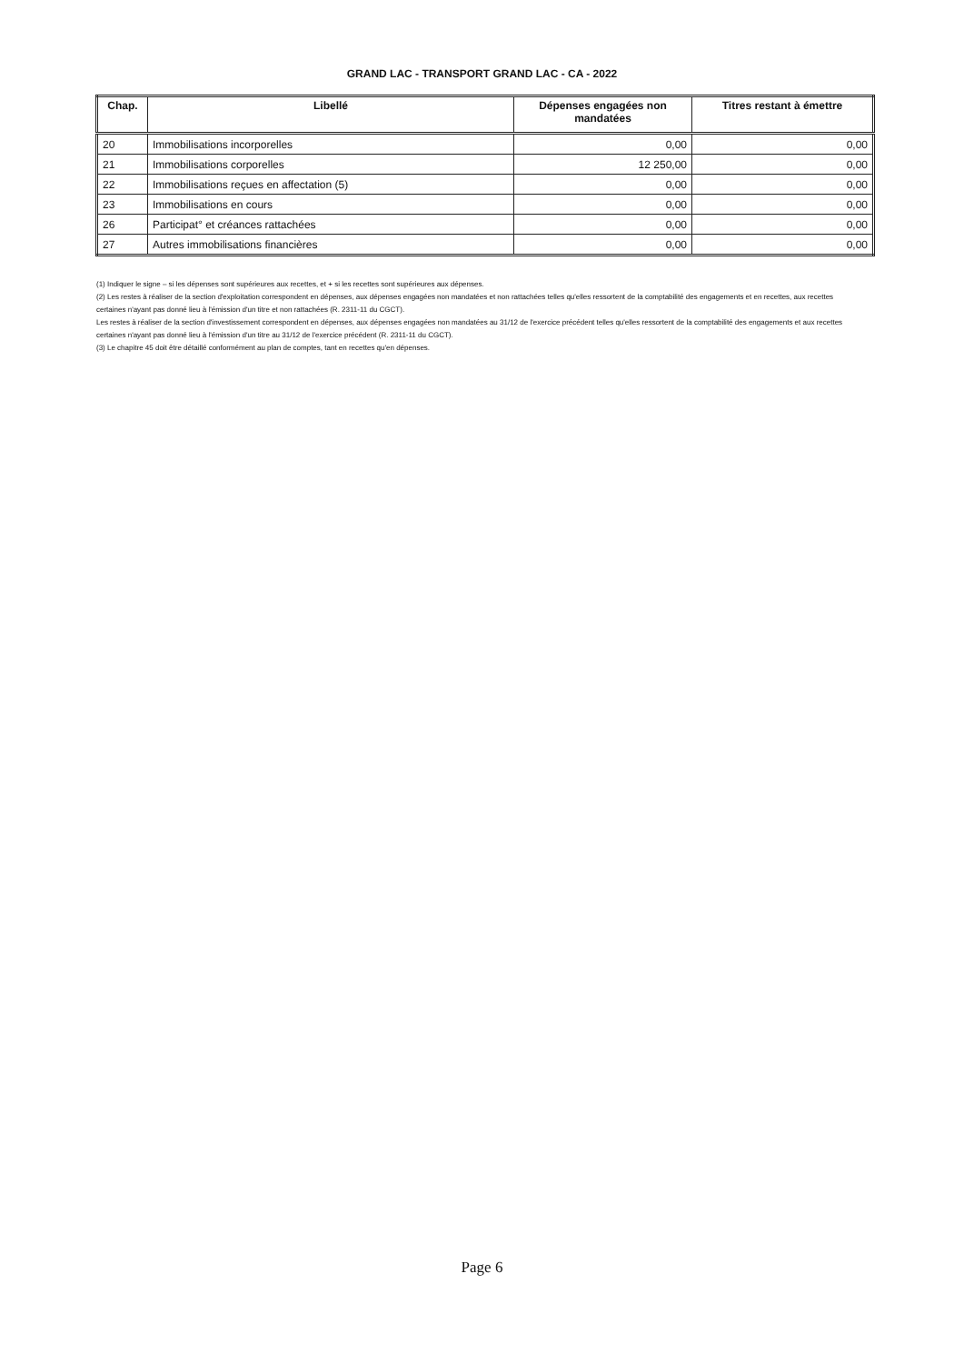GRAND LAC - TRANSPORT GRAND LAC - CA - 2022
| Chap. | Libellé | Dépenses engagées non mandatées | Titres restant à émettre |
| --- | --- | --- | --- |
| 20 | Immobilisations incorporelles | 0,00 | 0,00 |
| 21 | Immobilisations corporelles | 12 250,00 | 0,00 |
| 22 | Immobilisations reçues en affectation (5) | 0,00 | 0,00 |
| 23 | Immobilisations en cours | 0,00 | 0,00 |
| 26 | Participat° et créances rattachées | 0,00 | 0,00 |
| 27 | Autres immobilisations financières | 0,00 | 0,00 |
(1) Indiquer le signe – si les dépenses sont supérieures aux recettes, et + si les recettes sont supérieures aux dépenses.
(2) Les restes à réaliser de la section d'exploitation correspondent en dépenses, aux dépenses engagées non mandatées et non rattachées telles qu'elles ressortent de la comptabilité des engagements et en recettes, aux recettes certaines n'ayant pas donné lieu à l'émission d'un titre et non rattachées (R. 2311-11 du CGCT).
Les restes à réaliser de la section d'investissement correspondent en dépenses, aux dépenses engagées non mandatées au 31/12 de l'exercice précédent telles qu'elles ressortent de la comptabilité des engagements et aux recettes certaines n'ayant pas donné lieu à l'émission d'un titre au 31/12 de l'exercice précédent (R. 2311-11 du CGCT).
(3) Le chapitre 45 doit être détaillé conformément au plan de comptes, tant en recettes qu'en dépenses.
Page 6